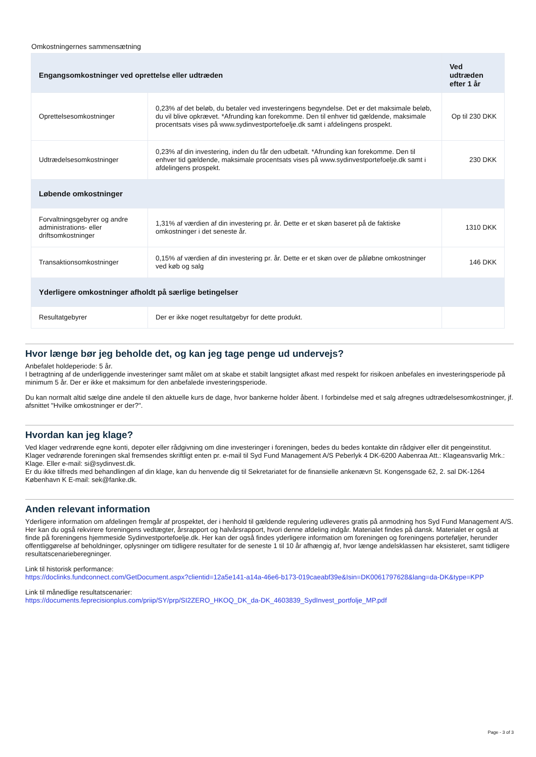Omkostningernes sammensætning
| Engangsomkostninger ved oprettelse eller udtræden | | Ved udtræden efter 1 år |
| --- | --- | --- |
| Oprettelsesomkostninger | 0,23% af det beløb, du betaler ved investeringens begyndelse. Det er det maksimale beløb, du vil blive opkrævet. *Afrunding kan forekomme. Den til enhver tid gældende, maksimale procentsats vises på www.sydinvestportefoelje.dk samt i afdelingens prospekt. | Op til 230 DKK |
| Udtrædelsesomkostninger | 0,23% af din investering, inden du får den udbetalt. *Afrunding kan forekomme. Den til enhver tid gældende, maksimale procentsats vises på www.sydinvestportefoelje.dk samt i afdelingens prospekt. | 230 DKK |
| Løbende omkostninger | | |
| Forvaltningsgebyrer og andre administrations- eller driftsomkostninger | 1,31% af værdien af din investering pr. år. Dette er et skøn baseret på de faktiske omkostninger i det seneste år. | 1310 DKK |
| Transaktionsomkostninger | 0,15% af værdien af din investering pr. år. Dette er et skøn over de påløbne omkostninger ved køb og salg | 146 DKK |
| Yderligere omkostninger afholdt på særlige betingelser | | |
| Resultatgebyrer | Der er ikke noget resultatgebyr for dette produkt. | |
Hvor længe bør jeg beholde det, og kan jeg tage penge ud undervejs?
Anbefalet holdeperiode: 5 år.
I betragtning af de underliggende investeringer samt målet om at skabe et stabilt langsigtet afkast med respekt for risikoen anbefales en investeringsperiode på minimum 5 år. Der er ikke et maksimum for den anbefalede investeringsperiode.
Du kan normalt altid sælge dine andele til den aktuelle kurs de dage, hvor bankerne holder åbent. I forbindelse med et salg afregnes udtrædelsesomkostninger, jf. afsnittet "Hvilke omkostninger er der?".
Hvordan kan jeg klage?
Ved klager vedrørende egne konti, depoter eller rådgivning om dine investeringer i foreningen, bedes du bedes kontakte din rådgiver eller dit pengeinstitut.
Klager vedrørende foreningen skal fremsendes skriftligt enten pr. e-mail til Syd Fund Management A/S Peberlyk 4 DK-6200 Aabenraa Att.: Klageansvarlig Mrk.: Klage. Eller e-mail: si@sydinvest.dk.
Er du ikke tilfreds med behandlingen af din klage, kan du henvende dig til Sekretariatet for de finansielle ankenævn St. Kongensgade 62, 2. sal DK-1264 København K E-mail: sek@fanke.dk.
Anden relevant information
Yderligere information om afdelingen fremgår af prospektet, der i henhold til gældende regulering udleveres gratis på anmodning hos Syd Fund Management A/S. Her kan du også rekvirere foreningens vedtægter, årsrapport og halvårsrapport, hvori denne afdeling indgår. Materialet findes på dansk. Materialet er også at finde på foreningens hjemmeside Sydinvestportefoelje.dk. Her kan der også findes yderligere information om foreningen og foreningens porteføljer, herunder offentliggørelse af beholdninger, oplysninger om tidligere resultater for de seneste 1 til 10 år afhængig af, hvor længe andelsklassen har eksisteret, samt tidligere resultatscenarieberegninger.
Link til historisk performance:
https://doclinks.fundconnect.com/GetDocument.aspx?clientid=12a5e141-a14a-46e6-b173-019caeabf39e&Isin=DK0061797628&lang=da-DK&type=KPP
Link til månedlige resultatscenarier:
https://documents.feprecisionplus.com/priip/SY/prp/SI2ZERO_HKOQ_DK_da-DK_4603839_SydInvest_portfolje_MP.pdf
Page - 3 of 3